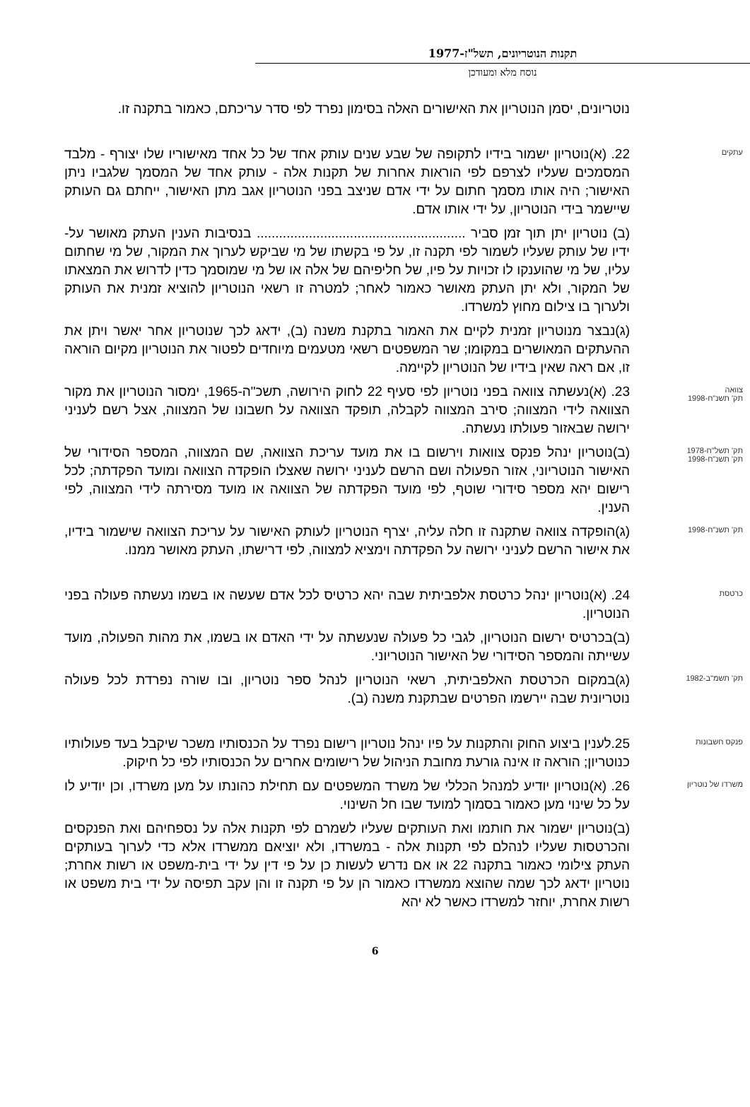תקנות הנוטריונים, תשל"ז-1977
נוסח מלא ומעודכן
נוטריונים, יסמן הנוטריון את האישורים האלה בסימון נפרד לפי סדר עריכתם, כאמור בתקנה זו.
עתקים
22. (א)נוטריון ישמור בידיו לתקופה של שבע שנים עותק אחד של כל אחד מאישוריו שלו יצורף - מלבד המסמכים שעליו לצרפם לפי הוראות אחרות של תקנות אלה - עותק אחד של המסמך שלגביו ניתן האישור; היה אותו מסמך חתום על ידי אדם שניצב בפני הנוטריון אגב מתן האישור, ייחתם גם העותק שיישמר בידי הנוטריון, על ידי אותו אדם.
(ב) נוטריון יתן תוך זמן סביר ........................................................ בנסיבות הענין העתק מאושר על-ידיו של עותק שעליו לשמור לפי תקנה זו, על פי בקשתו של מי שביקש לערוך את המקור, של מי שחתום עליו, של מי שהוענקו לו זכויות על פיו, של חליפיהם של אלה או של מי שמוסמך כדין לדרוש את המצאתו של המקור, ולא יתן העתק מאושר כאמור לאחר; למטרה זו רשאי הנוטריון להוציא זמנית את העותק ולערוך בו צילום מחוץ למשרדו.
(ג)נבצר מנוטריון זמנית לקיים את האמור בתקנת משנה (ב), ידאג לכך שנוטריון אחר יאשר ויתן את ההעתקים המאושרים במקומו; שר המשפטים רשאי מטעמים מיוחדים לפטור את הנוטריון מקיום הוראה זו, אם ראה שאין בידיו של הנוטריון לקיימה.
צוואה
תק' תשנ"ח-1998
23. (א)נעשתה צוואה בפני נוטריון לפי סעיף 22 לחוק הירושה, תשכ"ה-1965, ימסור הנוטריון את מקור הצוואה לידי המצווה; סירב המצווה לקבלה, תופקד הצוואה על חשבונו של המצווה, אצל רשם לעניני ירושה שבאזור פעולתו נעשתה.
תק' תשל"ח-1978
תק' תשנ"ח-1998
(ב)נוטריון ינהל פנקס צוואות וירשום בו את מועד עריכת הצוואה, שם המצווה, המספר הסידורי של האישור הנוטריוני, אזור הפעולה ושם הרשם לעניני ירושה שאצלו הופקדה הצוואה ומועד הפקדתה; לכל רישום יהא מספר סידורי שוטף, לפי מועד הפקדתה של הצוואה או מועד מסירתה לידי המצווה, לפי הענין.
תק' תשנ"ח-1998
(ג)הופקדה צוואה שתקנה זו חלה עליה, יצרף הנוטריון לעותק האישור על עריכת הצוואה שישמור בידיו, את אישור הרשם לעניני ירושה על הפקדתה וימציא למצווה, לפי דרישתו, העתק מאושר ממנו.
כרטסת
24. (א)נוטריון ינהל כרטסת אלפביתית שבה יהא כרטיס לכל אדם שעשה או בשמו נעשתה פעולה בפני הנוטריון.
(ב)בכרטיס ירשום הנוטריון, לגבי כל פעולה שנעשתה על ידי האדם או בשמו, את מהות הפעולה, מועד עשייתה והמספר הסידורי של האישור הנוטריוני.
תק' תשמ"ב-1982
(ג)במקום הכרטסת האלפביתית, רשאי הנוטריון לנהל ספר נוטריון, ובו שורה נפרדת לכל פעולה נוטריונית שבה יירשמו הפרטים שבתקנת משנה (ב).
פנקס חשבונות
25.לענין ביצוע החוק והתקנות על פיו ינהל נוטריון רישום נפרד על הכנסותיו משכר שיקבל בעד פעולותיו כנוטריון; הוראה זו אינה גורעת מחובת הניהול של רישומים אחרים על הכנסותיו לפי כל חיקוק.
משרדו של נוטריון
26. (א)נוטריון יודיע למנהל הכללי של משרד המשפטים עם תחילת כהונתו על מען משרדו, וכן יודיע לו על כל שינוי מען כאמור בסמוך למועד שבו חל השינוי.
(ב)נוטריון ישמור את חותמו ואת העותקים שעליו לשמרם לפי תקנות אלה על נספחיהם ואת הפנקסים והכרטסות שעליו לנהלם לפי תקנות אלה - במשרדו, ולא יוציאם ממשרדו אלא כדי לערוך בעותקים העתק צילומי כאמור בתקנה 22 או אם נדרש לעשות כן על פי דין על ידי בית-משפט או רשות אחרת; נוטריון ידאג לכך שמה שהוצא ממשרדו כאמור הן על פי תקנה זו והן עקב תפיסה על ידי בית משפט או רשות אחרת, יוחזר למשרדו כאשר לא יהא
6